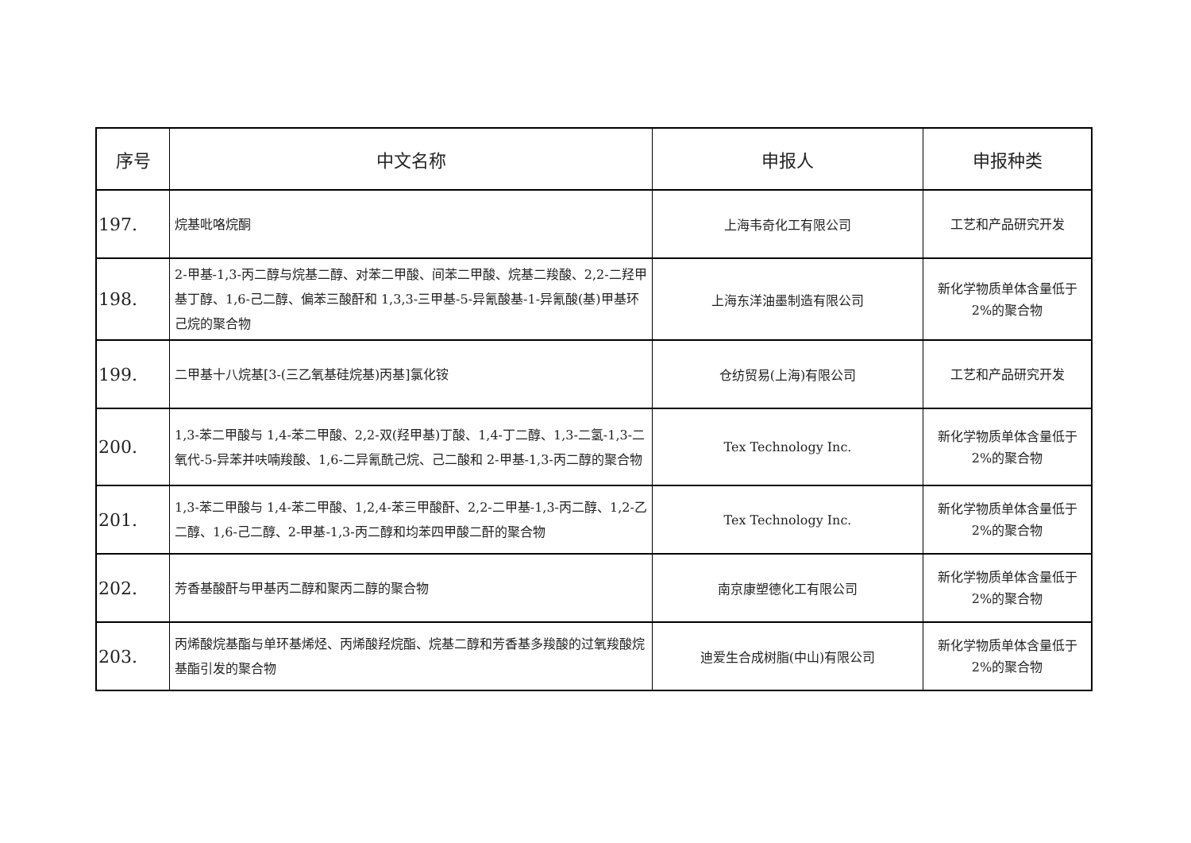| 序号 | 中文名称 | 申报人 | 申报种类 |
| --- | --- | --- | --- |
| 197. | 烷基吡咯烷酮 | 上海韦奇化工有限公司 | 工艺和产品研究开发 |
| 198. | 2-甲基-1,3-丙二醇与烷基二醇、对苯二甲酸、间苯二甲酸、烷基二羧酸、2,2-二羟甲基丁醇、1,6-己二醇、偏苯三酸酐和 1,3,3-三甲基-5-异氰酸基-1-异氰酸(基)甲基环己烷的聚合物 | 上海东洋油墨制造有限公司 | 新化学物质单体含量低于 2%的聚合物 |
| 199. | 二甲基十八烷基[3-(三乙氧基硅烷基)丙基]氯化铵 | 仓纺贸易(上海)有限公司 | 工艺和产品研究开发 |
| 200. | 1,3-苯二甲酸与 1,4-苯二甲酸、2,2-双(羟甲基)丁酸、1,4-丁二醇、1,3-二氢-1,3-二氧代-5-异苯并呋喃羧酸、1,6-二异氰酰己烷、己二酸和 2-甲基-1,3-丙二醇的聚合物 | Tex Technology Inc. | 新化学物质单体含量低于 2%的聚合物 |
| 201. | 1,3-苯二甲酸与 1,4-苯二甲酸、1,2,4-苯三甲酸酐、2,2-二甲基-1,3-丙二醇、1,2-乙二醇、1,6-己二醇、2-甲基-1,3-丙二醇和均苯四甲酸二酐的聚合物 | Tex Technology Inc. | 新化学物质单体含量低于 2%的聚合物 |
| 202. | 芳香基酸酐与甲基丙二醇和聚丙二醇的聚合物 | 南京康塑德化工有限公司 | 新化学物质单体含量低于 2%的聚合物 |
| 203. | 丙烯酸烷基酯与单环基烯烃、丙烯酸羟烷酯、烷基二醇和芳香基多羧酸的过氧羧酸烷基酯引发的聚合物 | 迪爱生合成树脂(中山)有限公司 | 新化学物质单体含量低于 2%的聚合物 |